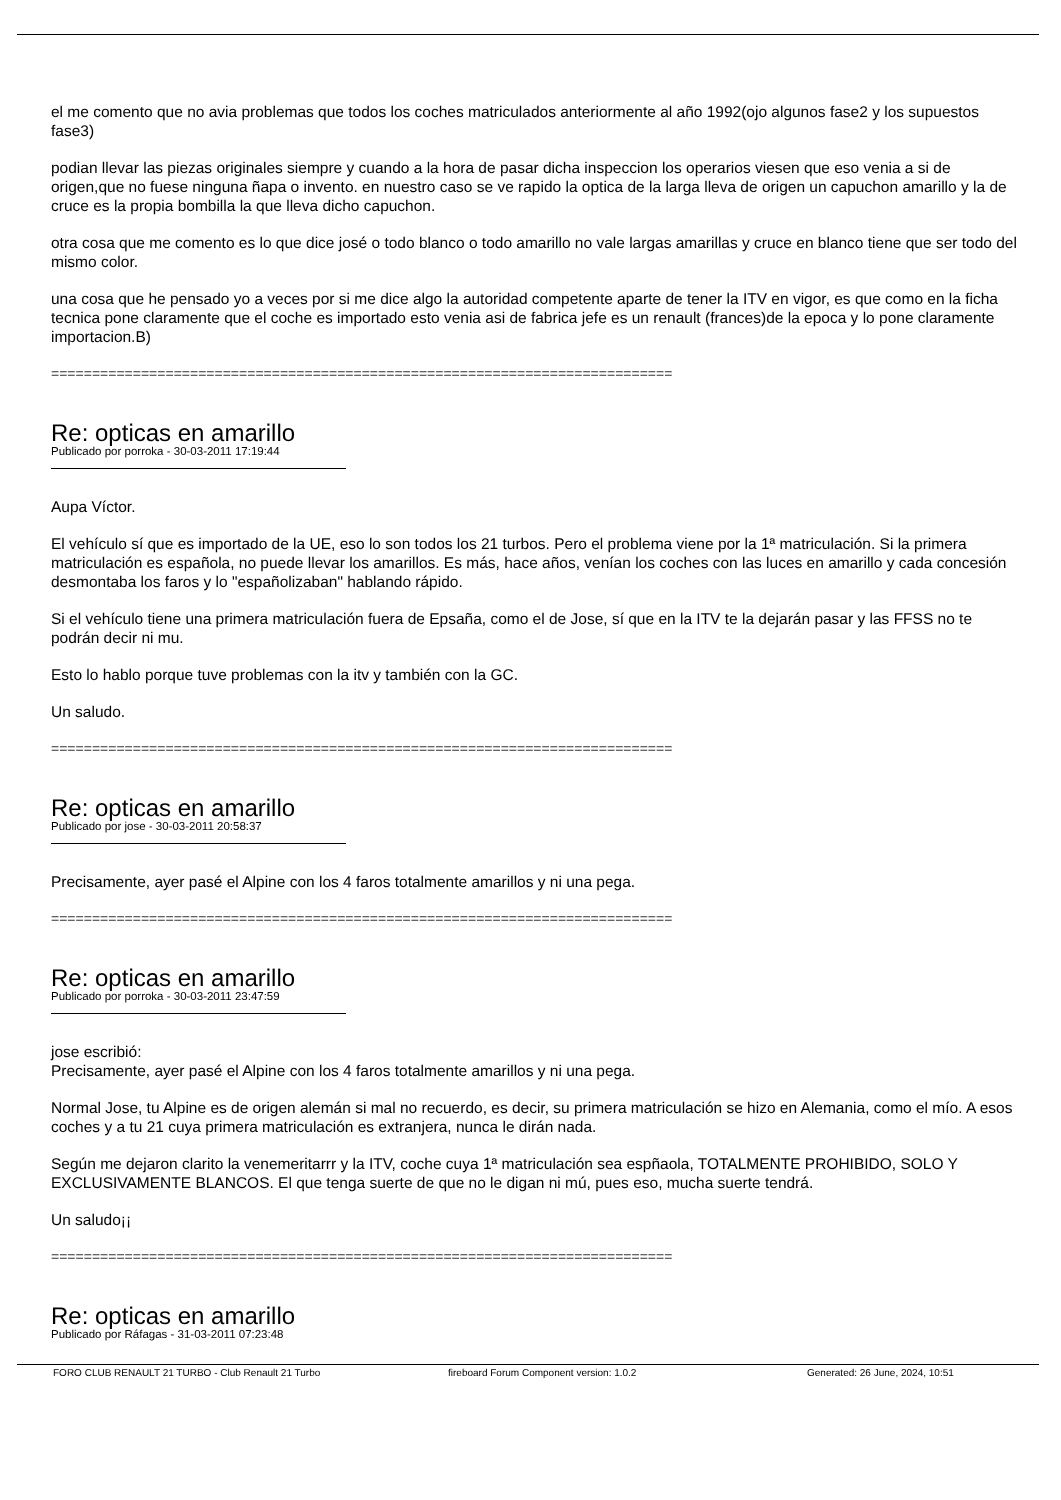el me comento que no avia problemas que todos los coches matriculados anteriormente al año 1992(ojo algunos fase2 y los supuestos fase3)
podian llevar las piezas originales siempre y cuando a la hora de pasar dicha inspeccion los operarios viesen que eso venia a si de origen,que no fuese ninguna ñapa o invento. en nuestro caso se ve rapido la optica de la larga lleva de origen un capuchon amarillo y la de cruce es la propia bombilla la que lleva dicho capuchon.
otra cosa que me comento es lo que dice josé o todo blanco o todo amarillo no vale largas amarillas y cruce en blanco tiene que ser todo del mismo color.
una cosa que he pensado yo a veces por si me dice algo la autoridad competente aparte de tener la ITV en vigor, es que como en la ficha tecnica pone claramente que el coche es importado esto venia asi de fabrica jefe es un renault (frances)de la epoca y lo pone claramente importacion.B)
============================================================================
Re: opticas en amarillo
Publicado por porroka - 30-03-2011 17:19:44
Aupa Víctor.
El vehículo sí que es importado de la UE, eso lo son todos los 21 turbos. Pero el problema viene por la 1ª matriculación. Si la primera matriculación es española, no puede llevar los amarillos. Es más, hace años, venían los coches con las luces en amarillo y cada concesión desmontaba los faros y lo "españolizaban" hablando rápido.
Si el vehículo tiene una primera matriculación fuera de Epsaña, como el de Jose, sí que en la ITV te la dejarán pasar y las FFSS no te podrán decir ni mu.
Esto lo hablo porque tuve problemas con la itv y también con la GC.
Un saludo.
============================================================================
Re: opticas en amarillo
Publicado por jose - 30-03-2011 20:58:37
Precisamente, ayer pasé el Alpine con los 4 faros totalmente amarillos y ni una pega.
============================================================================
Re: opticas en amarillo
Publicado por porroka - 30-03-2011 23:47:59
jose escribió:
Precisamente, ayer pasé el Alpine con los 4 faros totalmente amarillos y ni una pega.
Normal Jose, tu Alpine es de origen alemán si mal no recuerdo, es decir, su primera matriculación se hizo en Alemania, como el mío. A esos coches y a tu 21 cuya primera matriculación es extranjera, nunca le dirán nada.
Según me dejaron clarito la venemeritarrr y la ITV, coche cuya 1ª matriculación sea espñaola, TOTALMENTE PROHIBIDO, SOLO Y EXCLUSIVAMENTE BLANCOS. El que tenga suerte de que no le digan ni mú, pues eso, mucha suerte tendrá.
Un saludo¡¡
============================================================================
Re: opticas en amarillo
Publicado por Ráfagas - 31-03-2011 07:23:48
FORO CLUB RENAULT 21 TURBO - Club Renault 21 Turbo fireboard Forum Component version: 1.0.2 Generated: 26 June, 2024, 10:51